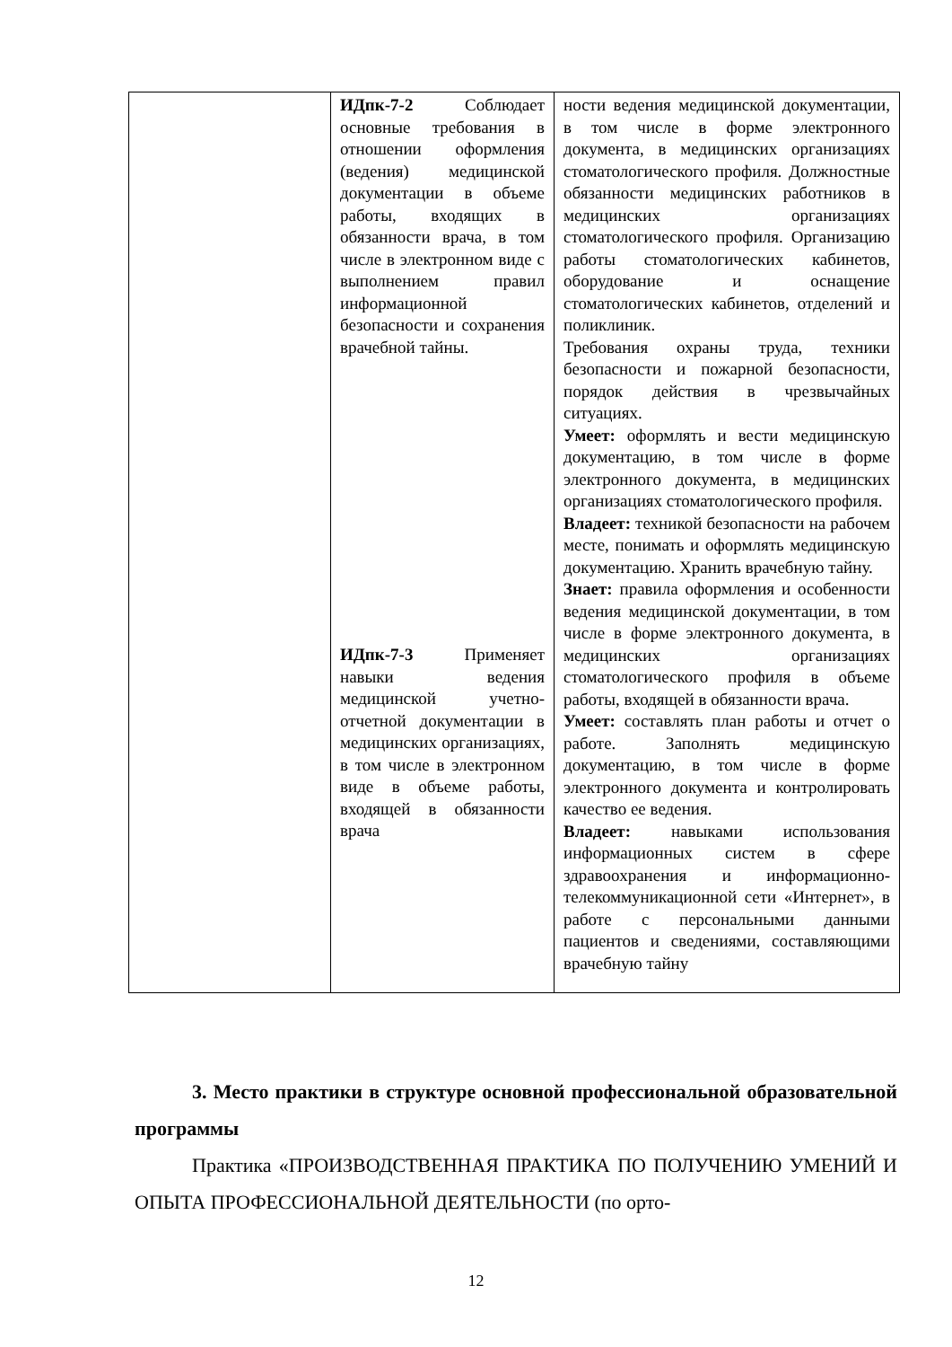| | ИДпк-7-2 Соблюдает основные требования в отношении оформления (ведения) медицинской документации в объеме работы, входящих в обязанности врача, в том числе в электронном виде с выполнением правил информационной безопасности и сохранения врачебной тайны. ИДпк-7-3 Применяет навыки ведения медицинской учетно-отчетной документации в медицинских организациях, в том числе в электронном виде в объеме работы, входящей в обязанности врача | ности ведения медицинской документации, в том числе в форме электронного документа, в медицинских организациях стоматологического профиля. Должностные обязанности медицинских работников в медицинских организациях стоматологического профиля. Организацию работы стоматологических кабинетов, оборудование и оснащение стоматологических кабинетов, отделений и поликлиник. Требования охраны труда, техники безопасности и пожарной безопасности, порядок действия в чрезвычайных ситуациях. Умеет: оформлять и вести медицинскую документацию, в том числе в форме электронного документа, в медицинских организациях стоматологического профиля. Владеет: техникой безопасности на рабочем месте, понимать и оформлять медицинскую документацию. Хранить врачебную тайну. Знает: правила оформления и особенности ведения медицинской документации, в том числе в форме электронного документа, в медицинских организациях стоматологического профиля в объеме работы, входящей в обязанности врача. Умеет: составлять план работы и отчет о работе. Заполнять медицинскую документацию, в том числе в форме электронного документа и контролировать качество ее ведения. Владеет: навыками использования информационных систем в сфере здравоохранения и информационно-телекоммуникационной сети «Интернет», в работе с персональными данными пациентов и сведениями, составляющими врачебную тайну |
3. Место практики в структуре основной профессиональной образовательной программы
Практика «ПРОИЗВОДСТВЕННАЯ ПРАКТИКА ПО ПОЛУЧЕНИЮ УМЕНИЙ И ОПЫТА ПРОФЕССИОНАЛЬНОЙ ДЕЯТЕЛЬНОСТИ (по орто-
12